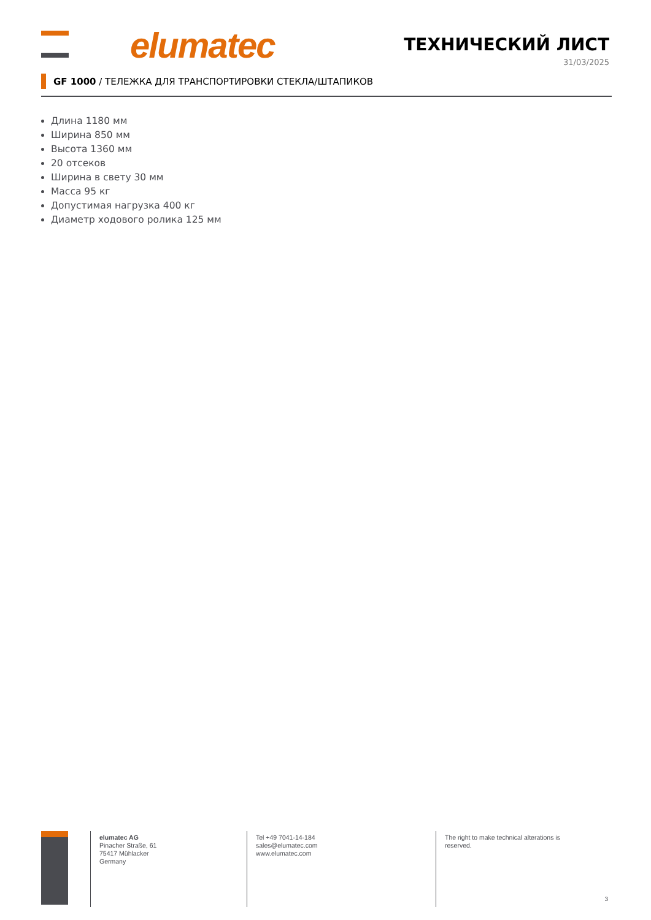elumatec ТЕХНИЧЕСКИЙ ЛИСТ
31/03/2025
GF 1000 / ТЕЛЕЖКА ДЛЯ ТРАНСПОРТИРОВКИ СТЕКЛА/ШТАПИКОВ
Длина 1180 мм
Ширина 850 мм
Высота 1360 мм
20 отсеков
Ширина в свету 30 мм
Масса 95 кг
Допустимая нагрузка 400 кг
Диаметр ходового ролика 125 мм
elumatec AG
Pinacher Straße, 61
75417 Mühlacker
Germany
Tel +49 7041-14-184
sales@elumatec.com
www.elumatec.com
The right to make technical alterations is reserved.
3